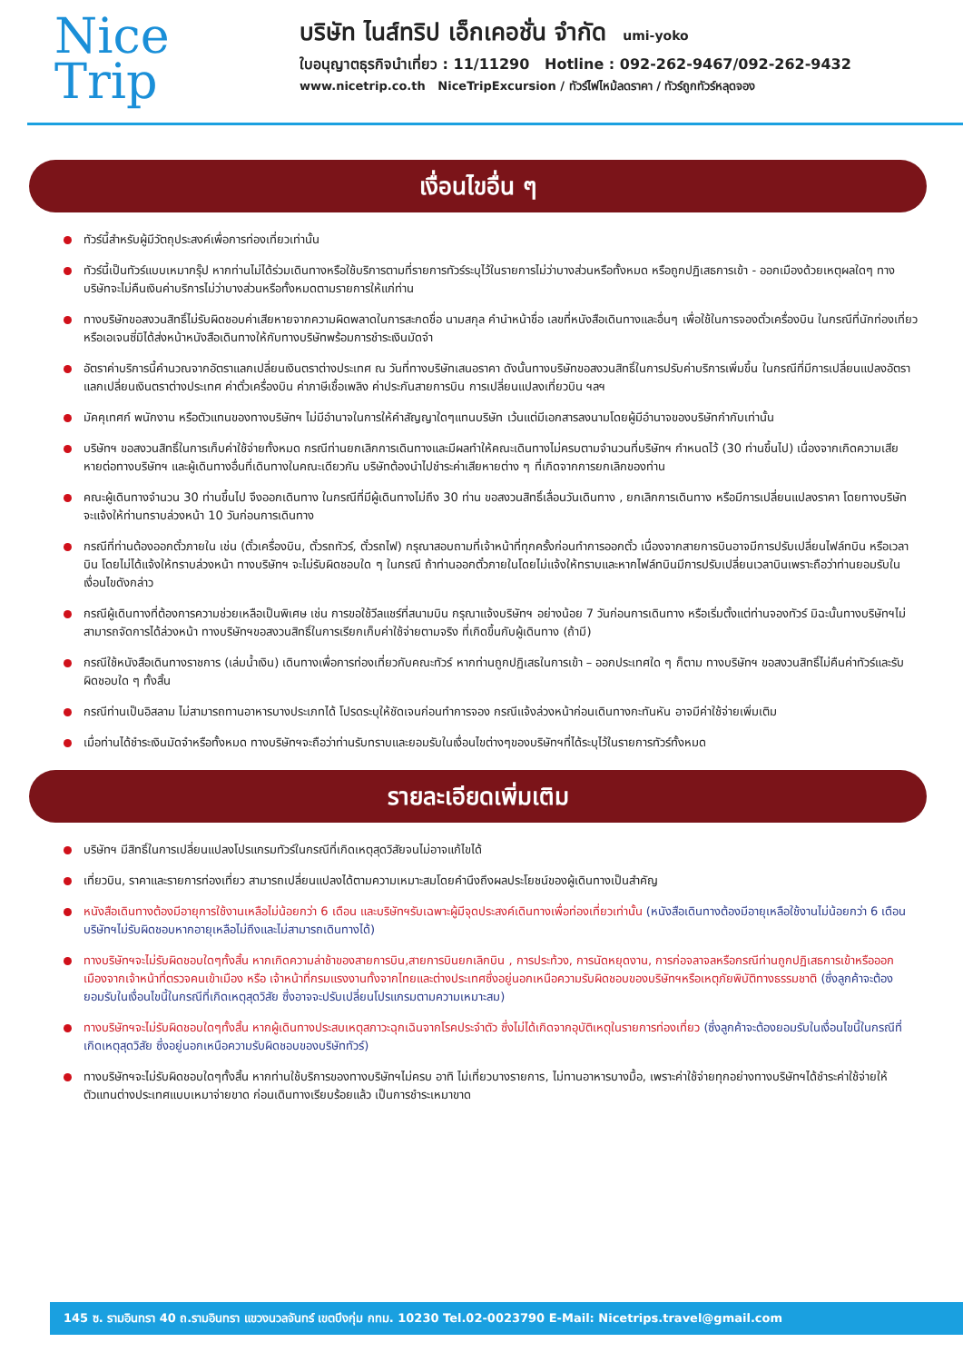Nice
Trip
บริษัท ไนส์ทริป เอ็กเคอชั่น จำกัด umi-yoko
ใบอนุญาตธุรกิจนำเที่ยว : 11/11290 Hotline : 092-262-9467/092-262-9432
www.nicetrip.co.th NiceTripExcursion / ทัวร์ไฟไหม้ลดราคา / ทัวร์ถูกทัวร์หลุดจอง
เงื่อนไขอื่น ๆ
ทัวร์นี้สำหรับผู้มีวัตถุประสงค์เพื่อการท่องเที่ยวเท่านั้น
ทัวร์นี้เป็นทัวร์แบบเหมากรุ๊ป หากท่านไม่ได้ร่วมเดินทางหรือใช้บริการตามที่รายการทัวร์ระบุไว้ในรายการไม่ว่าบางส่วนหรือทั้งหมด หรือถูกปฏิเสธการเข้า - ออกเมืองด้วยเหตุผลใดๆ ทางบริษัทจะไม่คืนเงินค่าบริการไม่ว่าบางส่วนหรือทั้งหมดตามรายการให้แก่ท่าน
ทางบริษัทขอสงวนสิทธิ์ไม่รับผิดชอบค่าเสียหายจากความผิดพลาดในการสะกดชื่อ นามสกุล คำนำหน้าชื่อ เลขที่หนังสือเดินทางและอื่นๆ เพื่อใช้ในการจองตั๋วเครื่องบิน ในกรณีที่นักท่องเที่ยวหรือเอเจนซี่มิได้ส่งหน้าหนังสือเดินทางให้กับทางบริษัทพร้อมการชำระเงินมัดจำ
อัตราค่าบริการนี้คำนวณจากอัตราแลกเปลี่ยนเงินตราต่างประเทศ ณ วันที่ทางบริษัทเสนอราคา ดังนั้นทางบริษัทขอสงวนสิทธิ์ในการปรับค่าบริการเพิ่มขึ้น ในกรณีที่มีการเปลี่ยนแปลงอัตราแลกเปลี่ยนเงินตราต่างประเทศ ค่าตั๋วเครื่องบิน ค่าภาษีเชื้อเพลิง ค่าประกันสายการบิน การเปลี่ยนแปลงเที่ยวบิน ฯลฯ
มัคคุเทศก์ พนักงาน หรือตัวแทนของทางบริษัทฯ ไม่มีอำนาจในการให้คำสัญญาใดๆแทนบริษัท เว้นแต่มีเอกสารลงนามโดยผู้มีอำนาจของบริษัทกำกับเท่านั้น
บริษัทฯ ขอสงวนสิทธิ์ในการเก็บค่าใช้จ่ายทั้งหมด กรณีท่านยกเลิกการเดินทางและมีผลทำให้คณะเดินทางไม่ครบตามจำนวนที่บริษัทฯ กำหนดไว้ (30 ท่านขึ้นไป) เนื่องจากเกิดความเสียหายต่อทางบริษัทฯ และผู้เดินทางอื่นที่เดินทางในคณะเดียวกัน บริษัทต้องนำไปชำระค่าเสียหายต่าง ๆ ที่เกิดจากการยกเลิกของท่าน
คณะผู้เดินทางจำนวน 30 ท่านขึ้นไป จึงออกเดินทาง ในกรณีที่มีผู้เดินทางไม่ถึง 30 ท่าน ขอสงวนสิทธิ์เลื่อนวันเดินทาง , ยกเลิกการเดินทาง หรือมีการเปลี่ยนแปลงราคา โดยทางบริษัทจะแจ้งให้ท่านทราบล่วงหน้า 10 วันก่อนการเดินทาง
กรณีที่ท่านต้องออกตั๋วภายใน เช่น (ตั๋วเครื่องบิน, ตั๋วรถทัวร์, ตั๋วรถไฟ) กรุณาสอบถามที่เจ้าหน้าที่ทุกครั้งก่อนทำการออกตั๋ว เนื่องจากสายการบินอาจมีการปรับเปลี่ยนไฟล์ทบิน หรือเวลาบิน โดยไม่ได้แจ้งให้ทราบล่วงหน้า ทางบริษัทฯ จะไม่รับผิดชอบใด ๆ ในกรณี ถ้าท่านออกตั๋วภายในโดยไม่แจ้งให้ทราบและหากไฟล์ทบินมีการปรับเปลี่ยนเวลาบินเพราะถือว่าท่านยอมรับในเงื่อนไขดังกล่าว
กรณีผู้เดินทางที่ต้องการความช่วยเหลือเป็นพิเศษ เช่น การขอใช้วีลแชร์ที่สนามบิน กรุณาแจ้งบริษัทฯ อย่างน้อย 7 วันก่อนการเดินทาง หรือเริ่มตั้งแต่ท่านจองทัวร์ มิฉะนั้นทางบริษัทฯไม่สามารถจัดการได้ล่วงหน้า ทางบริษัทฯขอสงวนสิทธิ์ในการเรียกเก็บค่าใช้จ่ายตามจริง ที่เกิดขึ้นกับผู้เดินทาง (ถ้ามี)
กรณีใช้หนังสือเดินทางราชการ (เล่มน้ำเงิน) เดินทางเพื่อการท่องเที่ยวกับคณะทัวร์ หากท่านถูกปฏิเสธในการเข้า – ออกประเทศใด ๆ ก็ตาม ทางบริษัทฯ ขอสงวนสิทธิ์ไม่คืนค่าทัวร์และรับผิดชอบใด ๆ ทั้งสิ้น
กรณีท่านเป็นอิสลาม ไม่สามารถทานอาหารบางประเภทได้ โปรดระบุให้ชัดเจนก่อนทำการจอง กรณีแจ้งล่วงหน้าก่อนเดินทางกะทันหัน อาจมีค่าใช้จ่ายเพิ่มเติม
เมื่อท่านได้ชำระเงินมัดจำหรือทั้งหมด ทางบริษัทฯจะถือว่าท่านรับทราบและยอมรับในเงื่อนไขต่างๆของบริษัทฯที่ได้ระบุไว้ในรายการทัวร์ทั้งหมด
รายละเอียดเพิ่มเติม
บริษัทฯ มีสิทธิ์ในการเปลี่ยนแปลงโปรแกรมทัวร์ในกรณีที่เกิดเหตุสุดวิสัยจนไม่อาจแก้ไขได้
เที่ยวบิน, ราคาและรายการท่องเที่ยว สามารถเปลี่ยนแปลงได้ตามความเหมาะสมโดยคำนึงถึงผลประโยชน์ของผู้เดินทางเป็นสำคัญ
หนังสือเดินทางต้องมีอายุการใช้งานเหลือไม่น้อยกว่า 6 เดือน และบริษัทฯรับเฉพาะผู้มีจุดประสงค์เดินทางเพื่อท่องเที่ยวเท่านั้น (หนังสือเดินทางต้องมีอายุเหลือใช้งานไม่น้อยกว่า 6 เดือน บริษัทฯไม่รับผิดชอบหากอายุเหลือไม่ถึงและไม่สามารถเดินทางได้)
ทางบริษัทฯจะไม่รับผิดชอบใดๆทั้งสิ้น หากเกิดความล่าช้าของสายการบิน,สายการบินยกเลิกบิน , การประท้วง, การนัดหยุดงาน, การก่อจลาจลหรือกรณีท่านถูกปฏิเสธการเข้าหรือออกเมืองจากเจ้าหน้าที่ตรวจคนเข้าเมือง หรือ เจ้าหน้าที่กรมแรงงานทั้งจากไทยและต่างประเทศซึ่งอยู่นอกเหนือความรับผิดชอบของบริษัทฯหรือเหตุภัยพิบัติทางธรรมชาติ (ซึ่งลูกค้าจะต้องยอมรับในเงื่อนไขนี้ในกรณีที่เกิดเหตุสุดวิสัย ซึ่งอาจจะปรับเปลี่ยนโปรแกรมตามความเหมาะสม)
ทางบริษัทฯจะไม่รับผิดชอบใดๆทั้งสิ้น หากผู้เดินทางประสบเหตุสภาวะฉุกเฉินจากโรคประจำตัว ซึ่งไม่ได้เกิดจากอุบัติเหตุในรายการท่องเที่ยว (ซึ่งลูกค้าจะต้องยอมรับในเงื่อนไขนี้ในกรณีที่เกิดเหตุสุดวิสัย ซึ่งอยู่นอกเหนือความรับผิดชอบของบริษัททัวร์)
ทางบริษัทฯจะไม่รับผิดชอบใดๆทั้งสิ้น หากท่านใช้บริการของทางบริษัทฯไม่ครบ อาทิ ไม่เที่ยวบางรายการ, ไม่ทานอาหารบางมื้อ, เพราะค่าใช้จ่ายทุกอย่างทางบริษัทฯได้ชำระค่าใช้จ่ายให้ตัวแทนต่างประเทศแบบเหมาจ่ายขาด ก่อนเดินทางเรียบร้อยแล้ว เป็นการชำระเหมาขาด
145 ซ. รามอินทรา 40 ถ.รามอินทรา แขวงนวลจันทร์ เขตบึงกุ่ม กทม. 10230 Tel.02-0023790 E-Mail: Nicetrips.travel@gmail.com